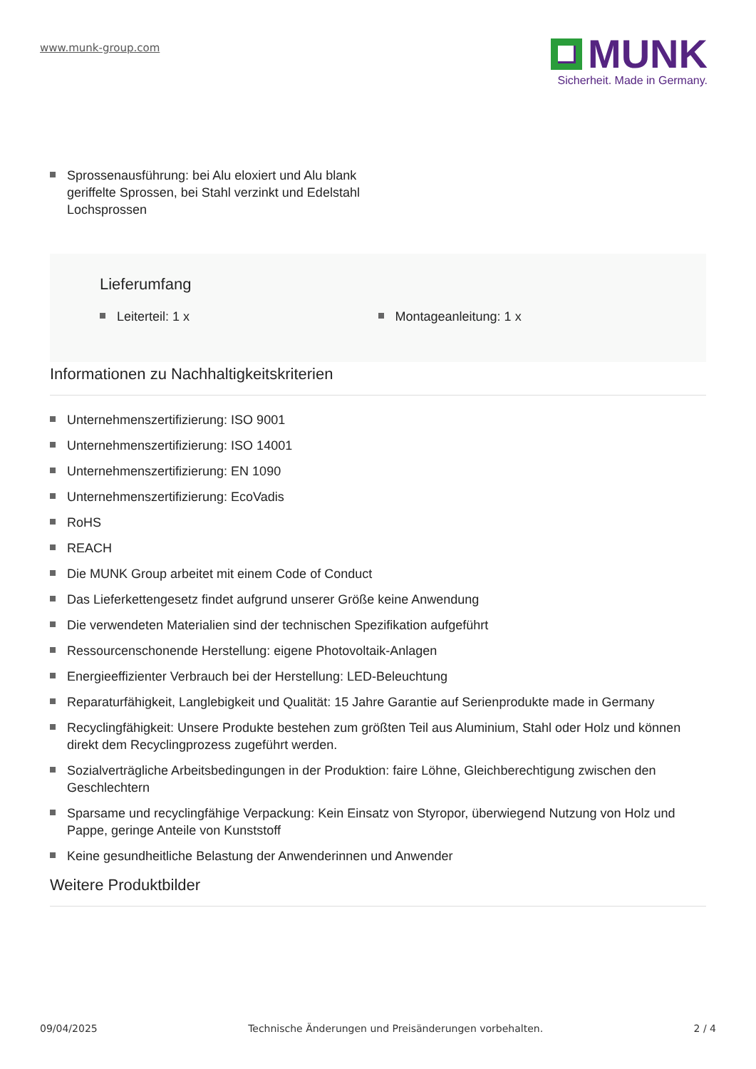www.munk-group.com
MUNK
Sicherheit. Made in Germany.
Sprossenausführung: bei Alu eloxiert und Alu blank geriffelte Sprossen, bei Stahl verzinkt und Edelstahl Lochsprossen
Lieferumfang
Leiterteil: 1 x Montageanleitung: 1 x
Informationen zu Nachhaltigkeitskriterien
Unternehmenszertifizierung: ISO 9001
Unternehmenszertifizierung: ISO 14001
Unternehmenszertifizierung: EN 1090
Unternehmenszertifizierung: EcoVadis
RoHS
REACH
Die MUNK Group arbeitet mit einem Code of Conduct
Das Lieferkettengesetz findet aufgrund unserer Größe keine Anwendung
Die verwendeten Materialien sind der technischen Spezifikation aufgeführt
Ressourcenschonende Herstellung: eigene Photovoltaik-Anlagen
Energieeffizienter Verbrauch bei der Herstellung: LED-Beleuchtung
Reparaturfähigkeit, Langlebigkeit und Qualität: 15 Jahre Garantie auf Serienprodukte made in Germany
Recyclingfähigkeit: Unsere Produkte bestehen zum größten Teil aus Aluminium, Stahl oder Holz und können direkt dem Recyclingprozess zugeführt werden.
Sozialverträgliche Arbeitsbedingungen in der Produktion: faire Löhne, Gleichberechtigung zwischen den Geschlechtern
Sparsame und recyclingfähige Verpackung: Kein Einsatz von Styropor, überwiegend Nutzung von Holz und Pappe, geringe Anteile von Kunststoff
Keine gesundheitliche Belastung der Anwenderinnen und Anwender
Weitere Produktbilder
09/04/2025 Technische Änderungen und Preisänderungen vorbehalten. 2 / 4